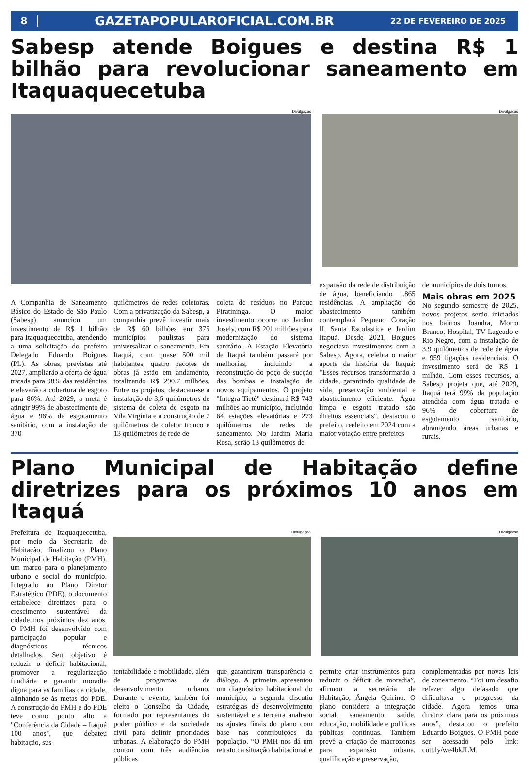8 GAZETAPOPULAROFICIAL.COM.BR 22 DE FEVEREIRO DE 2025
Sabesp atende Boigues e destina R$ 1 bilhão para revolucionar saneamento em Itaquaquecetuba
Divulgação Divulgação
A Companhia de Saneamento Básico do Estado de São Paulo (Sabesp) anunciou um investimento de R$ 1 bilhão para Itaquaquecetuba, atendendo a uma solicitação do prefeito Delegado Eduardo Boigues (PL). As obras, previstas até 2027, ampliarão a oferta de água tratada para 98% das residências e elevarão a cobertura de esgoto para 86%. Até 2029, a meta é atingir 99% de abastecimento de água e 96% de esgotamento sanitário, com a instalação de 370
quilômetros de redes coletoras. Com a privatização da Sabesp, a companhia prevê investir mais de R$ 60 bilhões em 375 municípios paulistas para universalizar o saneamento. Em Itaquá, com quase 500 mil habitantes, quatro pacotes de obras já estão em andamento, totalizando R$ 290,7 milhões. Entre os projetos, destacam-se a instalação de 3,6 quilômetros de sistema de coleta de esgoto na Vila Virgínia e a construção de 7 quilômetros de coletor tronco e 13 quilômetros de rede de
coleta de resíduos no Parque Piratininga. O maior investimento ocorre no Jardim Josely, com R$ 201 milhões para modernização do sistema sanitário. A Estação Elevatória de Itaquá também passará por melhorias, incluindo a reconstrução do poço de sucção das bombas e instalação de novos equipamentos. O projeto "Integra Tietê" destinará R$ 743 milhões ao município, incluindo 64 estações elevatórias e 273 quilômetros de redes de saneamento. No Jardim Maria Rosa, serão 13 quilômetros de
expansão da rede de distribuição de água, beneficiando 1.865 residências. A ampliação do abastecimento também contemplará Pequeno Coração II, Santa Escolástica e Jardim Itapuã. Desde 2021, Boigues negociava investimentos com a Sabesp. Agora, celebra o maior aporte da história de Itaquá: "Esses recursos transformarão a cidade, garantindo qualidade de vida, preservação ambiental e abastecimento eficiente. Água limpa e esgoto tratado são direitos essenciais", destacou o prefeito, reeleito em 2024 com a maior votação entre prefeitos
de municípios de dois turnos.
Mais obras em 2025
No segundo semestre de 2025, novos projetos serão iniciados nos bairros Joandra, Morro Branco, Hospital, TV Lageado e Rio Negro, com a instalação de 3,9 quilômetros de rede de água e 959 ligações residenciais. O investimento será de R$ 1 milhão. Com esses recursos, a Sabesp projeta que, até 2029, Itaquá terá 99% da população atendida com água tratada e 96% de cobertura de esgotamento sanitário, abrangendo áreas urbanas e rurais.
Plano Municipal de Habitação define diretrizes para os próximos 10 anos em Itaquá
Prefeitura de Itaquaquecetuba, por meio da Secretaria de Habitação, finalizou o Plano Municipal de Habitação (PMH), um marco para o planejamento urbano e social do município. Integrado ao Plano Diretor Estratégico (PDE), o documento estabelece diretrizes para o crescimento sustentável da cidade nos próximos dez anos. O PMH foi desenvolvido com participação popular e diagnósticos técnicos detalhados. Seu objetivo é reduzir o déficit habitacional, promover a regularização fundiária e garantir moradia digna para as famílias da cidade, alinhando-se às metas do PDE. A construção do PMH e do PDE teve como ponto alto a "Conferência da Cidade – Itaquá 100 anos", que debateu habitação, sus-
Divulgação Divulgação
tentabilidade e mobilidade, além de programas de desenvolvimento urbano. Durante o evento, também foi eleito o Conselho da Cidade, formado por representantes do poder público e da sociedade civil para definir prioridades urbanas. A elaboração do PMH contou com três audiências públicas
que garantiram transparência e diálogo. A primeira apresentou um diagnóstico habitacional do município, a segunda discutiu estratégias de desenvolvimento sustentável e a terceira analisou os ajustes finais do plano com base nas contribuições da população. “O PMH nos dá um retrato da situação habitacional e
permite criar instrumentos para reduzir o déficit de moradia”, afirmou a secretária de Habitação, Ângela Quirino. O plano considera a integração social, saneamento, saúde, educação, mobilidade e políticas públicas contínuas. Também prevê a criação de macrozonas para expansão urbana, qualificação e preservação,
complementadas por novas leis de zoneamento. “Foi um desafio refazer algo defasado que dificultava o progresso da cidade. Agora temos uma diretriz clara para os próximos anos”, destacou o prefeito Eduardo Boigues. O PMH pode ser acessado pelo link: cutt.ly/we4bkJLM.